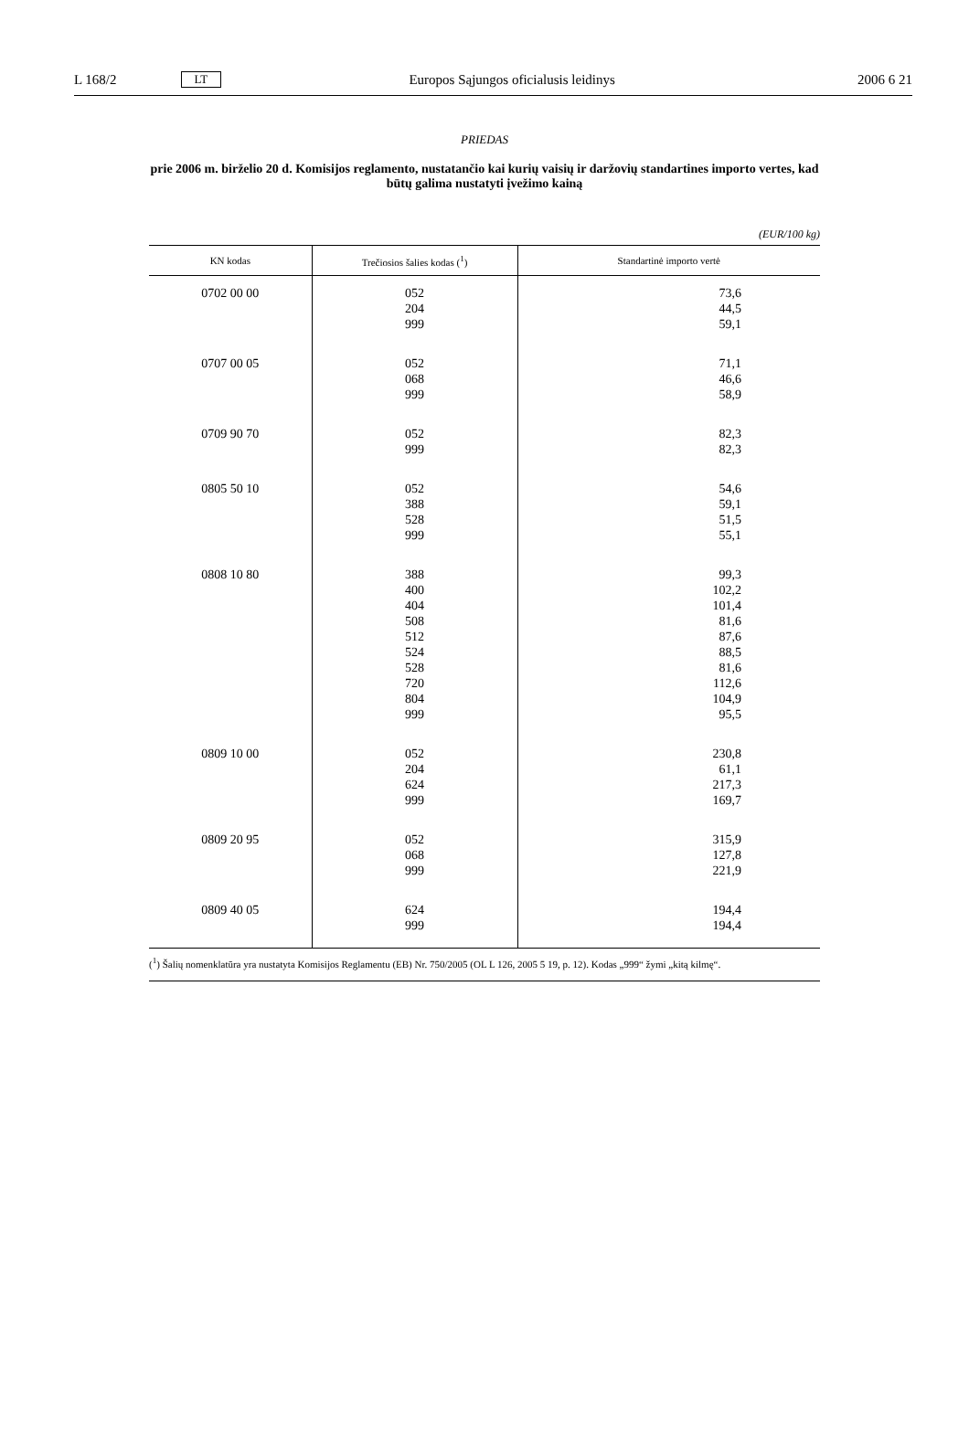L 168/2 LT Europos Sąjungos oficialusis leidinys 2006 6 21
PRIEDAS
prie 2006 m. birželio 20 d. Komisijos reglamento, nustatančio kai kurių vaisių ir daržovių standartines importo vertes, kad būtų galima nustatyti įvežimo kainą
(EUR/100 kg)
| KN kodas | Trečiosios šalies kodas (<sup>1</sup>) | Standartinė importo vertė |
| --- | --- | --- |
| 0702 00 00 | 052 204 999 | 73,6 44,5 59,1 |
| 0707 00 05 | 052 068 999 | 71,1 46,6 58,9 |
| 0709 90 70 | 052 999 | 82,3 82,3 |
| 0805 50 10 | 052 388 528 999 | 54,6 59,1 51,5 55,1 |
| 0808 10 80 | 388 400 404 508 512 524 528 720 804 999 | 99,3 102,2 101,4 81,6 87,6 88,5 81,6 112,6 104,9 95,5 |
| 0809 10 00 | 052 204 624 999 | 230,8 61,1 217,3 169,7 |
| 0809 20 95 | 052 068 999 | 315,9 127,8 221,9 |
| 0809 40 05 | 624 999 | 194,4 194,4 |
(<sup>1</sup>) Šalių nomenklatūra yra nustatyta Komisijos Reglamentu (EB) Nr. 750/2005 (OL L 126, 2005 5 19, p. 12). Kodas „999“ žymi „kitą kilmę“.